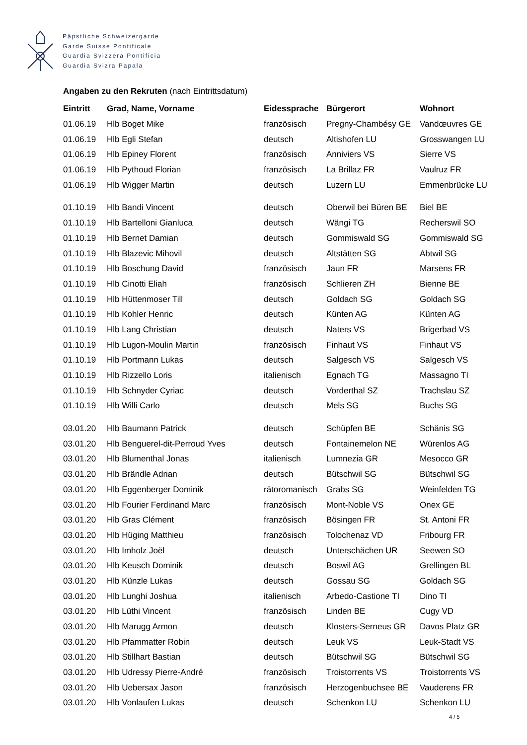Päpstliche Schweizergarde
Garde Suisse Pontificale
Guardia Svizzera Pontificia
Guardia Svizra Papala
Angaben zu den Rekruten (nach Eintrittsdatum)
| Eintritt | Grad, Name, Vorname | Eidessprache | Bürgerort | Wohnort |
| --- | --- | --- | --- | --- |
| 01.06.19 | Hlb Boget Mike | französisch | Pregny-Chambésy GE | Vandœuvres GE |
| 01.06.19 | Hlb Egli Stefan | deutsch | Altishofen LU | Grosswangen LU |
| 01.06.19 | Hlb Epiney Florent | französisch | Anniviers VS | Sierre VS |
| 01.06.19 | Hlb Pythoud Florian | französisch | La Brillaz FR | Vaulruz FR |
| 01.06.19 | Hlb Wigger Martin | deutsch | Luzern LU | Emmenbrücke LU |
| 01.10.19 | Hlb Bandi Vincent | deutsch | Oberwil bei Büren BE | Biel BE |
| 01.10.19 | Hlb Bartelloni Gianluca | deutsch | Wängi TG | Recherswil SO |
| 01.10.19 | Hlb Bernet Damian | deutsch | Gommiswald SG | Gommiswald SG |
| 01.10.19 | Hlb Blazevic Mihovil | deutsch | Altstätten SG | Abtwil SG |
| 01.10.19 | Hlb Boschung David | französisch | Jaun FR | Marsens FR |
| 01.10.19 | Hlb Cinotti Eliah | französisch | Schlieren ZH | Bienne BE |
| 01.10.19 | Hlb Hüttenmoser Till | deutsch | Goldach SG | Goldach SG |
| 01.10.19 | Hlb Kohler Henric | deutsch | Künten AG | Künten AG |
| 01.10.19 | Hlb Lang Christian | deutsch | Naters VS | Brigerbad VS |
| 01.10.19 | Hlb Lugon-Moulin Martin | französisch | Finhaut VS | Finhaut VS |
| 01.10.19 | Hlb Portmann Lukas | deutsch | Salgesch VS | Salgesch VS |
| 01.10.19 | Hlb Rizzello Loris | italienisch | Egnach TG | Massagno TI |
| 01.10.19 | Hlb Schnyder Cyriac | deutsch | Vorderthal SZ | Trachslau SZ |
| 01.10.19 | Hlb Willi Carlo | deutsch | Mels SG | Buchs SG |
| 03.01.20 | Hlb Baumann Patrick | deutsch | Schüpfen BE | Schänis SG |
| 03.01.20 | Hlb Benguerel-dit-Perroud Yves | deutsch | Fontainemelon NE | Würenlos AG |
| 03.01.20 | Hlb Blumenthal Jonas | italienisch | Lumnezia GR | Mesocco GR |
| 03.01.20 | Hlb Brändle Adrian | deutsch | Bütschwil SG | Bütschwil SG |
| 03.01.20 | Hlb Eggenberger Dominik | rätoromanisch | Grabs SG | Weinfelden TG |
| 03.01.20 | Hlb Fourier Ferdinand Marc | französisch | Mont-Noble VS | Onex GE |
| 03.01.20 | Hlb Gras Clément | französisch | Bösingen FR | St. Antoni FR |
| 03.01.20 | Hlb Hüging Matthieu | französisch | Tolochenaz VD | Fribourg FR |
| 03.01.20 | Hlb Imholz Joël | deutsch | Unterschächen UR | Seewen SO |
| 03.01.20 | Hlb Keusch Dominik | deutsch | Boswil AG | Grellingen BL |
| 03.01.20 | Hlb Künzle Lukas | deutsch | Gossau SG | Goldach SG |
| 03.01.20 | Hlb Lunghi Joshua | italienisch | Arbedo-Castione TI | Dino TI |
| 03.01.20 | Hlb Lüthi Vincent | französisch | Linden BE | Cugy VD |
| 03.01.20 | Hlb Marugg Armon | deutsch | Klosters-Serneus GR | Davos Platz GR |
| 03.01.20 | Hlb Pfammatter Robin | deutsch | Leuk VS | Leuk-Stadt VS |
| 03.01.20 | Hlb Stillhart Bastian | deutsch | Bütschwil SG | Bütschwil SG |
| 03.01.20 | Hlb Udressy Pierre-André | französisch | Troistorrents VS | Troistorrents VS |
| 03.01.20 | Hlb Uebersax Jason | französisch | Herzogenbuchsee BE | Vauderens FR |
| 03.01.20 | Hlb Vonlaufen Lukas | deutsch | Schenkon LU | Schenkon LU |
4 / 5